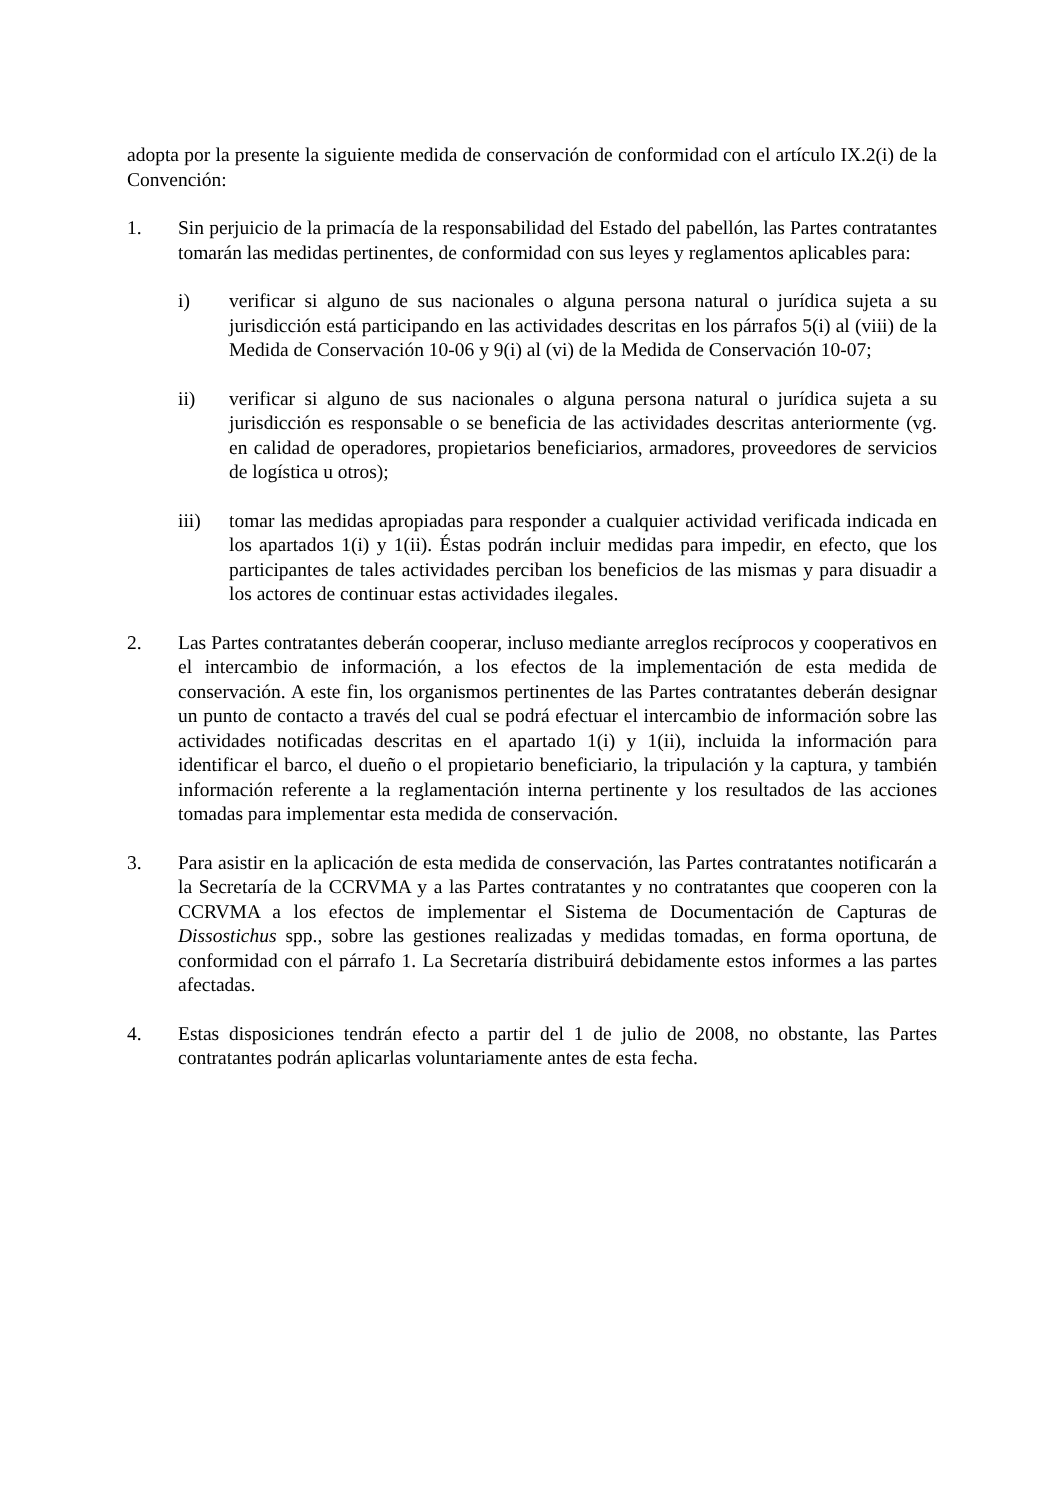adopta por la presente la siguiente medida de conservación de conformidad con el artículo IX.2(i) de la Convención:
1. Sin perjuicio de la primacía de la responsabilidad del Estado del pabellón, las Partes contratantes tomarán las medidas pertinentes, de conformidad con sus leyes y reglamentos aplicables para:
i) verificar si alguno de sus nacionales o alguna persona natural o jurídica sujeta a su jurisdicción está participando en las actividades descritas en los párrafos 5(i) al (viii) de la Medida de Conservación 10-06 y 9(i) al (vi) de la Medida de Conservación 10-07;
ii) verificar si alguno de sus nacionales o alguna persona natural o jurídica sujeta a su jurisdicción es responsable o se beneficia de las actividades descritas anteriormente (vg. en calidad de operadores, propietarios beneficiarios, armadores, proveedores de servicios de logística u otros);
iii) tomar las medidas apropiadas para responder a cualquier actividad verificada indicada en los apartados 1(i) y 1(ii). Éstas podrán incluir medidas para impedir, en efecto, que los participantes de tales actividades perciban los beneficios de las mismas y para disuadir a los actores de continuar estas actividades ilegales.
2. Las Partes contratantes deberán cooperar, incluso mediante arreglos recíprocos y cooperativos en el intercambio de información, a los efectos de la implementación de esta medida de conservación. A este fin, los organismos pertinentes de las Partes contratantes deberán designar un punto de contacto a través del cual se podrá efectuar el intercambio de información sobre las actividades notificadas descritas en el apartado 1(i) y 1(ii), incluida la información para identificar el barco, el dueño o el propietario beneficiario, la tripulación y la captura, y también información referente a la reglamentación interna pertinente y los resultados de las acciones tomadas para implementar esta medida de conservación.
3. Para asistir en la aplicación de esta medida de conservación, las Partes contratantes notificarán a la Secretaría de la CCRVMA y a las Partes contratantes y no contratantes que cooperen con la CCRVMA a los efectos de implementar el Sistema de Documentación de Capturas de Dissostichus spp., sobre las gestiones realizadas y medidas tomadas, en forma oportuna, de conformidad con el párrafo 1. La Secretaría distribuirá debidamente estos informes a las partes afectadas.
4. Estas disposiciones tendrán efecto a partir del 1 de julio de 2008, no obstante, las Partes contratantes podrán aplicarlas voluntariamente antes de esta fecha.